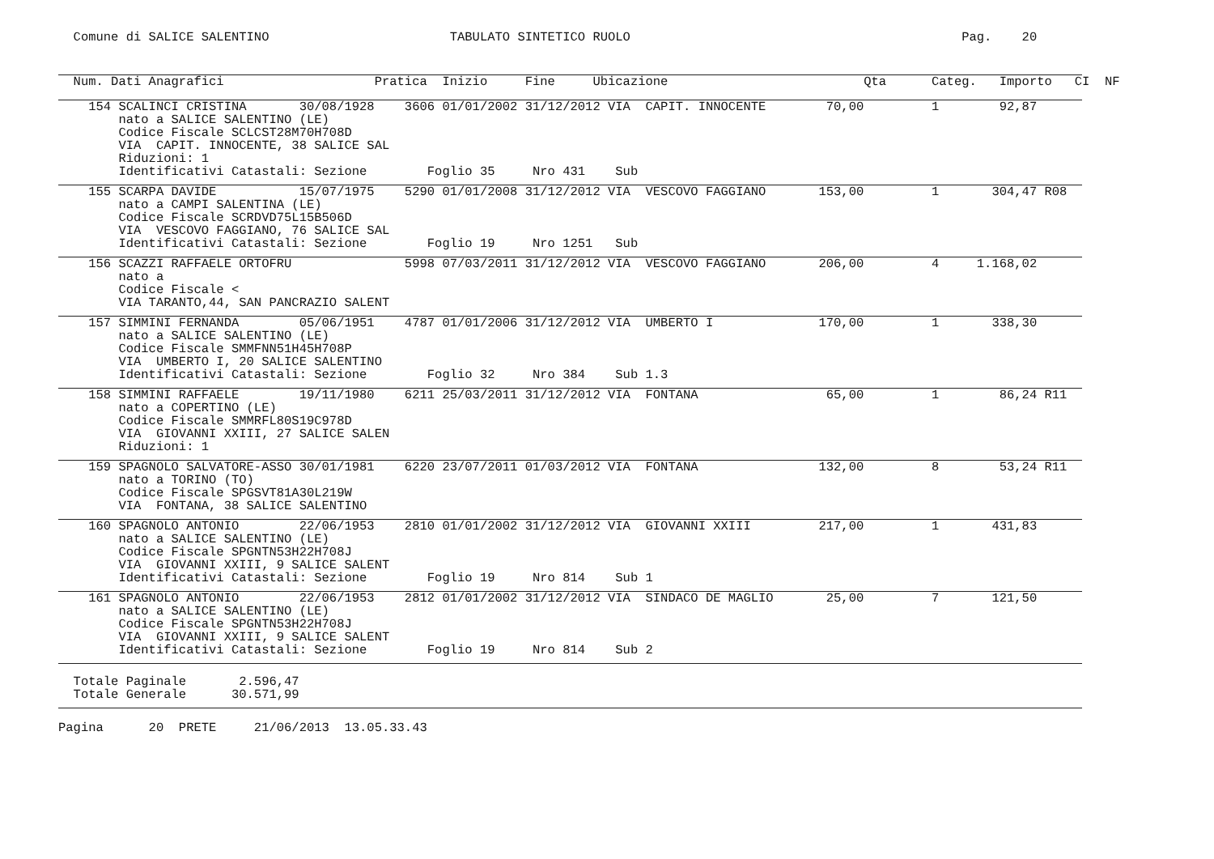Comune di SALICE SALENTINO                        TABULATO SINTETICO RUOLO                                            Pag.    20
  Num. Dati Anagrafici                    Pratica  Inizio     Fine     Ubicazione                          Qta      Categ.   Importo   CI  NF
    154 SCALINCI CRISTINA       30/08/1928    3606 01/01/2002 31/12/2012 VIA  CAPIT. INNOCENTE        70,00         1        92,87
        nato a SALICE SALENTINO (LE)
        Codice Fiscale SCLCST28M70H708D
        VIA  CAPIT. INNOCENTE, 38 SALICE SAL
        Riduzioni: 1
        Identificativi Catastali: Sezione        Foglio 35     Nro 431    Sub
    155 SCARPA DAVIDE           15/07/1975    5290 01/01/2008 31/12/2012 VIA  VESCOVO FAGGIANO       153,00         1       304,47 R08
        nato a CAMPI SALENTINA (LE)
        Codice Fiscale SCRDVD75L15B506D
        VIA  VESCOVO FAGGIANO, 76 SALICE SAL
        Identificativi Catastali: Sezione        Foglio 19     Nro 1251   Sub
    156 SCAZZI RAFFAELE ORTOFRU               5998 07/03/2011 31/12/2012 VIA  VESCOVO FAGGIANO       206,00         4     1.168,02
        nato a
        Codice Fiscale <
        VIA TARANTO,44, SAN PANCRAZIO SALENT
    157 SIMMINI FERNANDA        05/06/1951    4787 01/01/2006 31/12/2012 VIA  UMBERTO I              170,00         1       338,30
        nato a SALICE SALENTINO (LE)
        Codice Fiscale SMMFNN51H45H708P
        VIA  UMBERTO I, 20 SALICE SALENTINO
        Identificativi Catastali: Sezione        Foglio 32     Nro 384    Sub 1.3
    158 SIMMINI RAFFAELE        19/11/1980    6211 25/03/2011 31/12/2012 VIA  FONTANA                 65,00         1        86,24 R11
        nato a COPERTINO (LE)
        Codice Fiscale SMMRFL80S19C978D
        VIA  GIOVANNI XXIII, 27 SALICE SALEN
        Riduzioni: 1
    159 SPAGNOLO SALVATORE-ASSO 30/01/1981    6220 23/07/2011 01/03/2012 VIA  FONTANA                132,00         8        53,24 R11
        nato a TORINO (TO)
        Codice Fiscale SPGSVT81A30L219W
        VIA  FONTANA, 38 SALICE SALENTINO
    160 SPAGNOLO ANTONIO        22/06/1953    2810 01/01/2002 31/12/2012 VIA  GIOVANNI XXIII         217,00         1       431,83
        nato a SALICE SALENTINO (LE)
        Codice Fiscale SPGNTN53H22H708J
        VIA  GIOVANNI XXIII, 9 SALICE SALENT
        Identificativi Catastali: Sezione        Foglio 19     Nro 814    Sub 1
    161 SPAGNOLO ANTONIO        22/06/1953    2812 01/01/2002 31/12/2012 VIA  SINDACO DE MAGLIO       25,00         7       121,50
        nato a SALICE SALENTINO (LE)
        Codice Fiscale SPGNTN53H22H708J
        VIA  GIOVANNI XXIII, 9 SALICE SALENT
        Identificativi Catastali: Sezione        Foglio 19     Nro 814    Sub 2
  Totale Paginale       2.596,47
  Totale Generale      30.571,99
Pagina      20  PRETE     21/06/2013  13.05.33.43